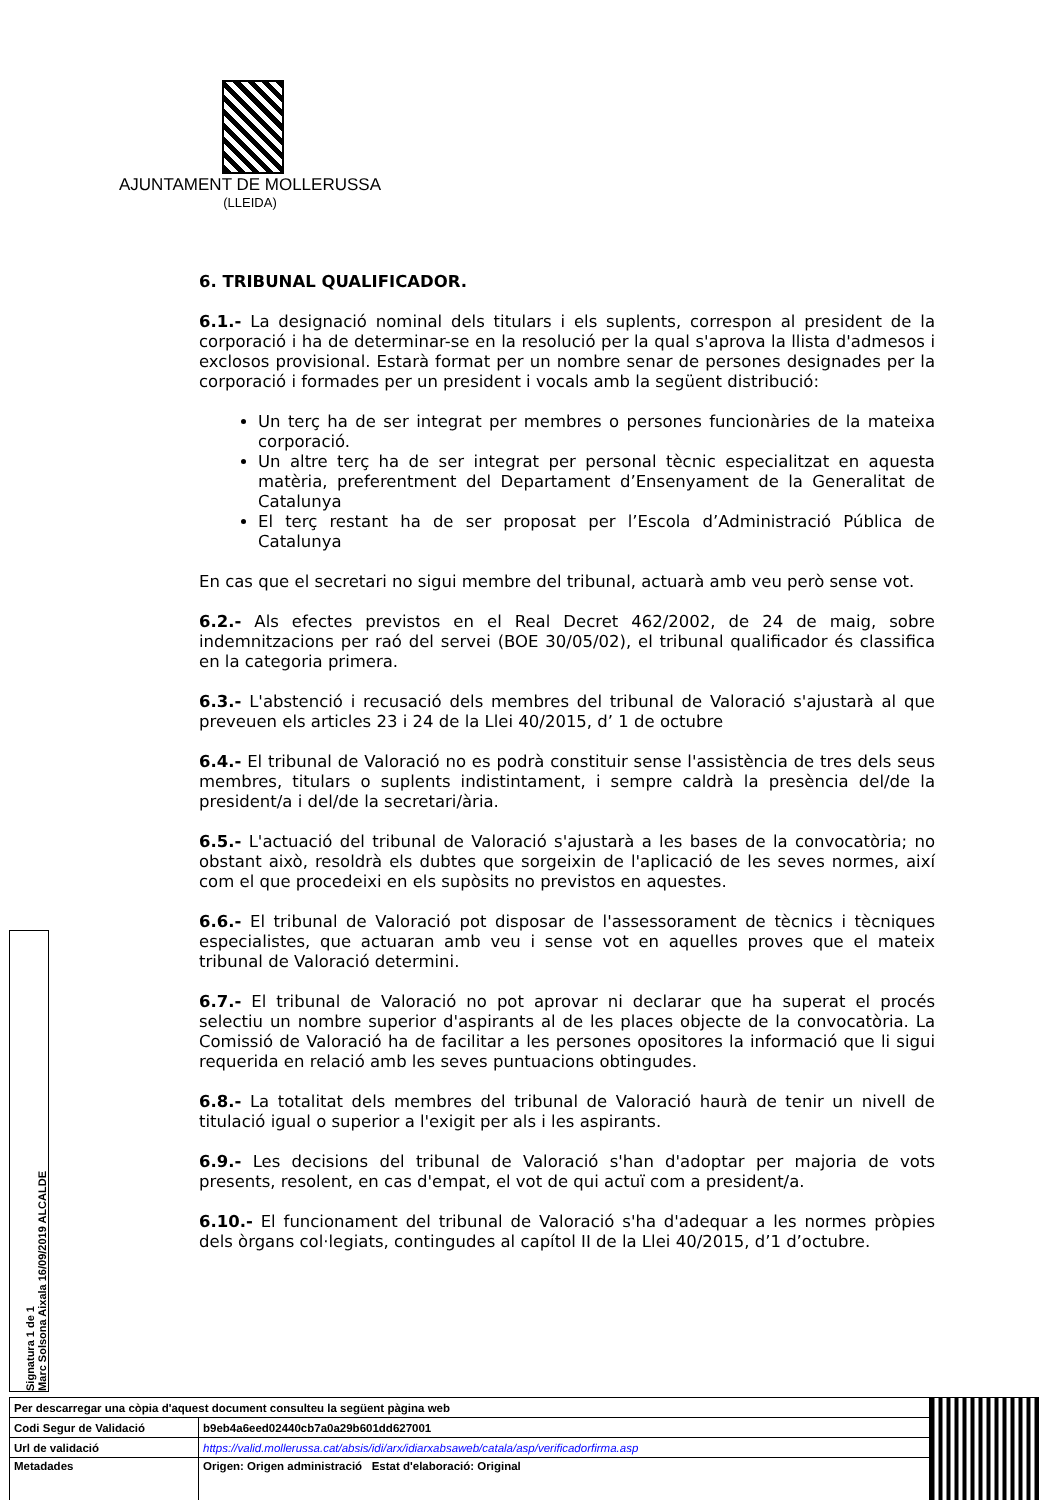AJUNTAMENT DE MOLLERUSSA
(LLEIDA)
6. TRIBUNAL QUALIFICADOR.
6.1.- La designació nominal dels titulars i els suplents, correspon al president de la corporació i ha de determinar-se en la resolució per la qual s'aprova la llista d'admesos i exclosos provisional. Estarà format per un nombre senar de persones designades per la corporació i formades per un president i vocals amb la següent distribució:
Un terç ha de ser integrat per membres o persones funcionàries de la mateixa corporació.
Un altre terç ha de ser integrat per personal tècnic especialitzat en aquesta matèria, preferentment del Departament d’Ensenyament de la Generalitat de Catalunya
El terç restant ha de ser proposat per l’Escola d’Administració Pública de Catalunya
En cas que el secretari no sigui membre del tribunal, actuarà amb veu però sense vot.
6.2.- Als efectes previstos en el Real Decret 462/2002, de 24 de maig, sobre indemnitzacions per raó del servei (BOE 30/05/02), el tribunal qualificador és classifica en la categoria primera.
6.3.- L'abstenció i recusació dels membres del tribunal de Valoració s'ajustarà al que preveuen els articles 23 i 24 de la Llei 40/2015, d’ 1 de octubre
6.4.- El tribunal de Valoració no es podrà constituir sense l'assistència de tres dels seus membres, titulars o suplents indistintament, i sempre caldrà la presència del/de la president/a i del/de la secretari/ària.
6.5.- L'actuació del tribunal de Valoració s'ajustarà a les bases de la convocatòria; no obstant això, resoldrà els dubtes que sorgeixin de l'aplicació de les seves normes, així com el que procedeixi en els supòsits no previstos en aquestes.
6.6.- El tribunal de Valoració pot disposar de l'assessorament de tècnics i tècniques especialistes, que actuaran amb veu i sense vot en aquelles proves que el mateix tribunal de Valoració determini.
6.7.- El tribunal de Valoració no pot aprovar ni declarar que ha superat el procés selectiu un nombre superior d'aspirants al de les places objecte de la convocatòria. La Comissió de Valoració ha de facilitar a les persones opositores la informació que li sigui requerida en relació amb les seves puntuacions obtingudes.
6.8.- La totalitat dels membres del tribunal de Valoració haurà de tenir un nivell de titulació igual o superior a l'exigit per als i les aspirants.
6.9.- Les decisions del tribunal de Valoració s'han d'adoptar per majoria de vots presents, resolent, en cas d'empat, el vot de qui actuï com a president/a.
6.10.- El funcionament del tribunal de Valoració s'ha d'adequar a les normes pròpies dels òrgans col·legiats, contingudes al capítol II de la Llei 40/2015, d’1 d’octubre.
Signatura 1 de 1
Marc Solsona Aixala 16/09/2019 ALCALDE
| Per descarregar una còpia d'aquest document consulteu la següent pàgina web | | |
| Codi Segur de Validació | b9eb4a6eed02440cb7a0a29b601dd627001 | |
| Url de validació | https://valid.mollerussa.cat/absis/idi/arx/idiarxabsaweb/catala/asp/verificadorfirma.asp | |
| Metadades | Origen: Origen administració Estat d'elaboració: Original | |